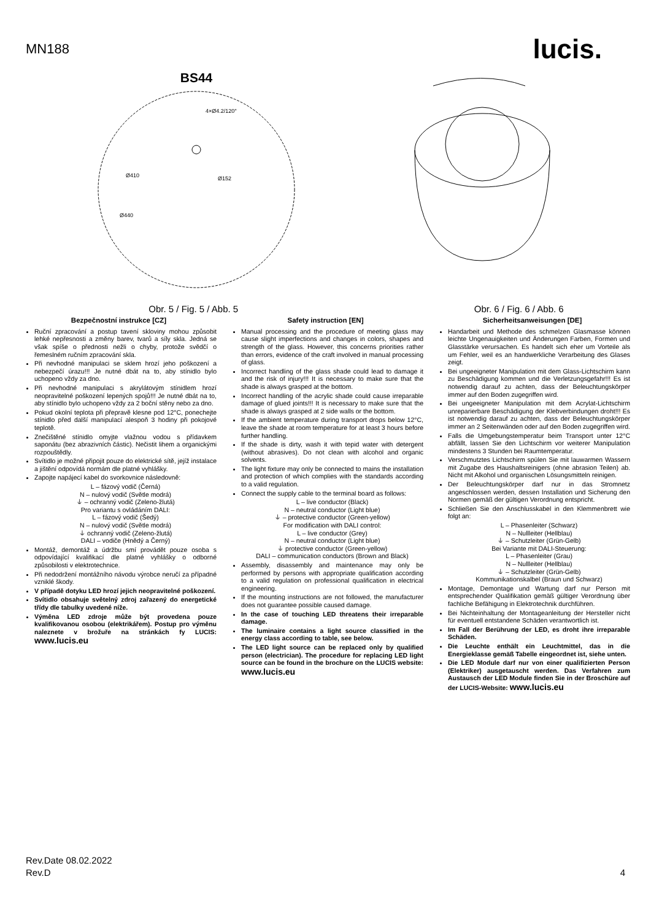MN188
lucis.
BS44
4×Ø4.2/120°
Ø410
Ø152
Ø440
Obr. 5 / Fig. 5 / Abb. 5 Obr. 6 / Fig. 6 / Abb. 6
Bezpečnostní instrukce [CZ]
Ruční zpracování a postup tavení skloviny mohou způsobit lehké nepřesnosti a změny barev, tvarů a síly skla. Jedná se však spíše o přednosti nežli o chyby, protože svědčí o řemeslném ručním zpracování skla.
Při nevhodné manipulaci se sklem hrozí jeho poškození a nebezpečí úrazu!!! Je nutné dbát na to, aby stínidlo bylo uchopeno vždy za dno.
Při nevhodné manipulaci s akrylátovým stínidlem hrozí neopravitelné poškození lepených spojů!!! Je nutné dbát na to, aby stínidlo bylo uchopeno vždy za 2 boční stěny nebo za dno.
Pokud okolní teplota při přepravě klesne pod 12°C, ponechejte stínidlo před další manipulací alespoň 3 hodiny při pokojové teplotě.
Znečištěné stínidlo omyjte vlažnou vodou s přídavkem saponátu (bez abrazivních částic). Nečistit lihem a organickými rozpouštědly.
Svítidlo je možné připojit pouze do elektrické sítě, jejíž instalace a jištění odpovídá normám dle platné vyhlášky.
Zapojte napájecí kabel do svorkovnice následovně:
L – fázový vodič (Černá)
N – nulový vodič (Světle modrá)
⏚ – ochranný vodič (Zeleno-žlutá)
Pro variantu s ovládáním DALI:
L – fázový vodič (Šedý)
N – nulový vodič (Světle modrá)
⏚ ochranný vodič (Zeleno-žlutá)
DALI – vodiče (Hnědý a Černý)
Montáž, demontáž a údržbu smí provádět pouze osoba s odpovídající kvalifikací dle platné vyhlášky o odborné způsobilosti v elektrotechnice.
Při nedodržení montážního návodu výrobce neručí za případné vzniklé škody.
V případě dotyku LED hrozí jejich neopravitelné poškození.
Svítidlo obsahuje světelný zdroj zařazený do energetické třídy dle tabulky uvedené níže.
Výměna LED zdroje může být provedena pouze kvalifikovanou osobou (elektrikářem). Postup pro výměnu naleznete v brožuře na stránkách fy LUCIS: www.lucis.eu
Safety instruction [EN]
Manual processing and the procedure of meeting glass may cause slight imperfections and changes in colors, shapes and strength of the glass. However, this concerns priorities rather than errors, evidence of the craft involved in manual processing of glass.
Incorrect handling of the glass shade could lead to damage it and the risk of injury!!! It is necessary to make sure that the shade is always grasped at the bottom.
Incorrect handling of the acrylic shade could cause irreparable damage of glued joints!!! It is necessary to make sure that the shade is always grasped at 2 side walls or the bottom.
If the ambient temperature during transport drops below 12°C, leave the shade at room temperature for at least 3 hours before further handling.
If the shade is dirty, wash it with tepid water with detergent (without abrasives). Do not clean with alcohol and organic solvents.
The light fixture may only be connected to mains the installation and protection of which complies with the standards according to a valid regulation.
Connect the supply cable to the terminal board as follows:
L – live conductor (Black)
N – neutral conductor (Light blue)
⏚ – protective conductor (Green-yellow)
For modification with DALI control:
L – live conductor (Grey)
N – neutral conductor (Light blue)
⏚ protective conductor (Green-yellow)
DALI – communication conductors (Brown and Black)
Assembly, disassembly and maintenance may only be performed by persons with appropriate qualification according to a valid regulation on professional qualification in electrical engineering.
If the mounting instructions are not followed, the manufacturer does not guarantee possible caused damage.
In the case of touching LED threatens their irreparable damage.
The luminaire contains a light source classified in the energy class according to table, see below.
The LED light source can be replaced only by qualified person (electrician). The procedure for replacing LED light source can be found in the brochure on the LUCIS website: www.lucis.eu
Sicherheitsanweisungen [DE]
Handarbeit und Methode des schmelzen Glasmasse können leichte Ungenauigkeiten und Änderungen Farben, Formen und Glasstärke verursachen. Es handelt sich eher um Vorteile als um Fehler, weil es an handwerkliche Verarbeitung des Glases zeigt.
Bei ungeeigneter Manipulation mit dem Glass-Lichtschirm kann zu Beschädigung kommen und die Verletzungsgefahr!!! Es ist notwendig darauf zu achten, dass der Beleuchtungskörper immer auf den Boden zugegriffen wird.
Bei ungeeigneter Manipulation mit dem Acrylat-Lichtschirm unreparierbare Beschädigung der Klebverbindungen droht!!! Es ist notwendig darauf zu achten, dass der Beleuchtungskörper immer an 2 Seitenwänden oder auf den Boden zugegriffen wird.
Falls die Umgebungstemperatur beim Transport unter 12°C abfällt, lassen Sie den Lichtschirm vor weiterer Manipulation mindestens 3 Stunden bei Raumtemperatur.
Verschmutztes Lichtschirm spülen Sie mit lauwarmen Wassern mit Zugabe des Haushaltsreinigers (ohne abrasion Teilen) ab. Nicht mit Alkohol und organischen Lösungsmitteln reinigen.
Der Beleuchtungskörper darf nur in das Stromnetz angeschlossen werden, dessen Installation und Sicherung den Normen gemäß der gültigen Verordnung entspricht.
Schließen Sie den Anschlusskabel in den Klemmenbrett wie folgt an:
L – Phasenleiter (Schwarz)
N – Nullleiter (Hellblau)
⏚ – Schutzleiter (Grün-Gelb)
Bei Variante mit DALI-Steuerung:
L – Phasenleiter (Grau)
N – Nullleiter (Hellblau)
⏚ – Schutzleiter (Grün-Gelb)
Kommunikationskalbel (Braun und Schwarz)
Montage, Demontage und Wartung darf nur Person mit entsprechender Qualifikation gemäß gültiger Verordnung über fachliche Befähigung in Elektrotechnik durchführen.
Bei Nichteinhaltung der Montageanleitung der Hersteller nicht für eventuell entstandene Schäden verantwortlich ist.
Im Fall der Berührung der LED, es droht ihre irreparable Schäden.
Die Leuchte enthält ein Leuchtmittel, das in die Energieklasse gemäß Tabelle eingeordnet ist, siehe unten.
Die LED Module darf nur von einer qualifizierten Person (Elektriker) ausgetauscht werden. Das Verfahren zum Austausch der LED Module finden Sie in der Broschüre auf der LUCIS-Website: www.lucis.eu
Rev.Date 08.02.2022
Rev.D
4